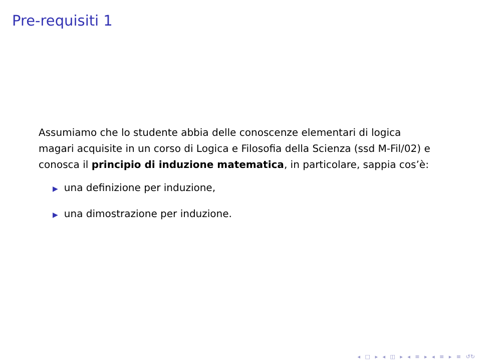Pre-requisiti 1
Assumiamo che lo studente abbia delle conoscenze elementari di logica magari acquisite in un corso di Logica e Filosofia della Scienza (ssd M-Fil/02) e conosca il principio di induzione matematica, in particolare, sappia cos’è:
▶ una definizione per induzione,
▶ una dimostrazione per induzione.
◂ □ ▸ ◂ ◫ ▸ ◂ ≡ ▸ ◂ ≡ ▸ ≡ ↺↻